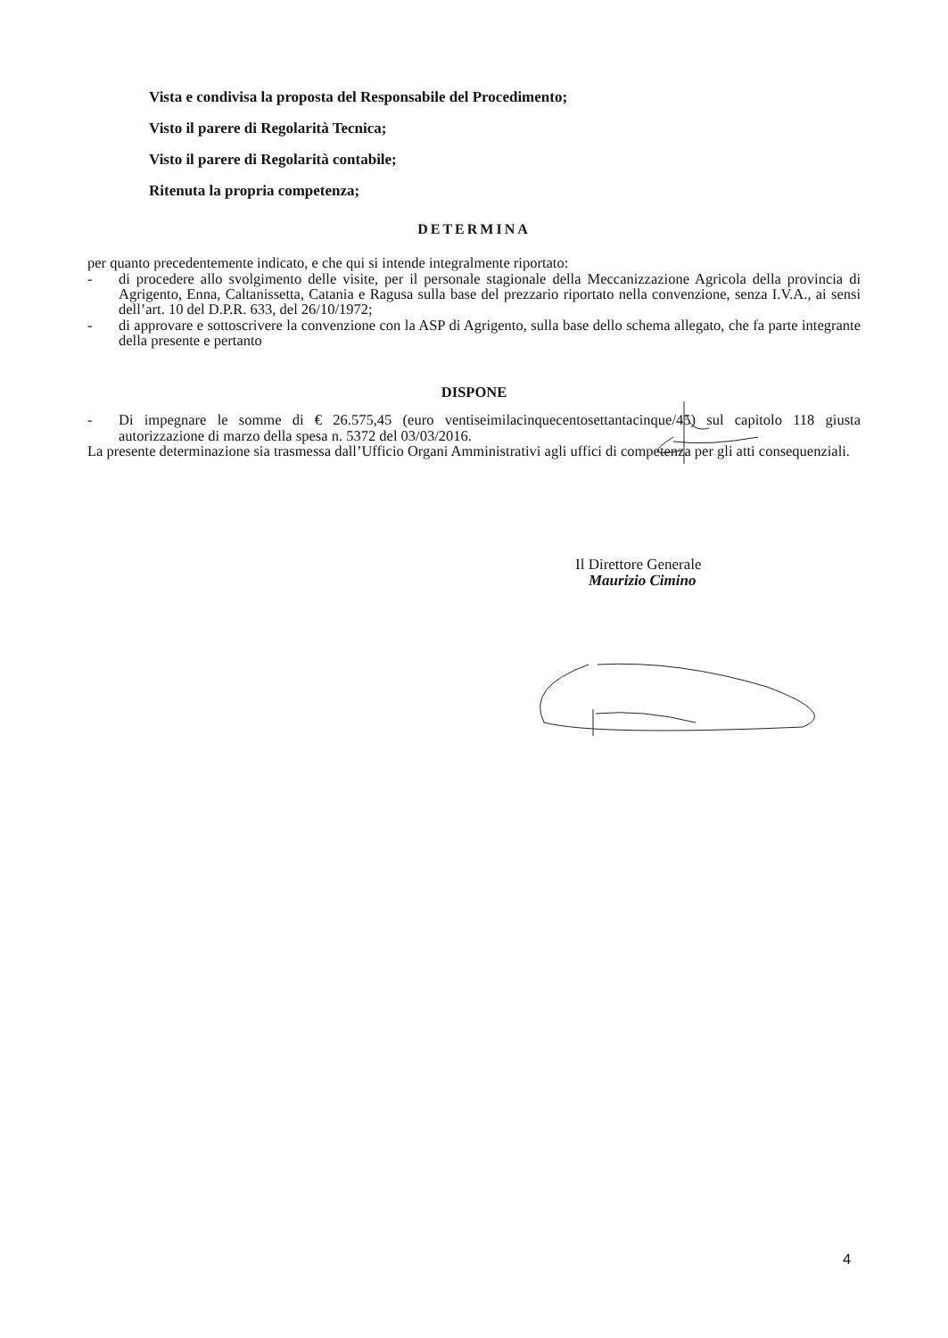Vista e condivisa la proposta del Responsabile del Procedimento;
Visto il parere di Regolarità Tecnica;
Visto il parere di Regolarità contabile;
Ritenuta la propria competenza;
DETERMINA
per quanto precedentemente indicato, e che qui si intende integralmente riportato:
- di procedere allo svolgimento delle visite, per il personale stagionale della Meccanizzazione Agricola della provincia di Agrigento, Enna, Caltanissetta, Catania e Ragusa sulla base del prezzario riportato nella convenzione, senza I.V.A., ai sensi dell’art. 10 del D.P.R. 633, del 26/10/1972;
- di approvare e sottoscrivere la convenzione con la ASP di Agrigento, sulla base dello schema allegato, che fa parte integrante della presente e pertanto
DISPONE
- Di impegnare le somme di € 26.575,45 (euro ventiseimilacinquecentosettantacinque/45) sul capitolo 118 giusta autorizzazione di marzo della spesa n. 5372 del 03/03/2016.
La presente determinazione sia trasmessa dall’Ufficio Organi Amministrativi agli uffici di competenza per gli atti consequenziali.
Il Direttore Generale
Maurizio Cimino
4